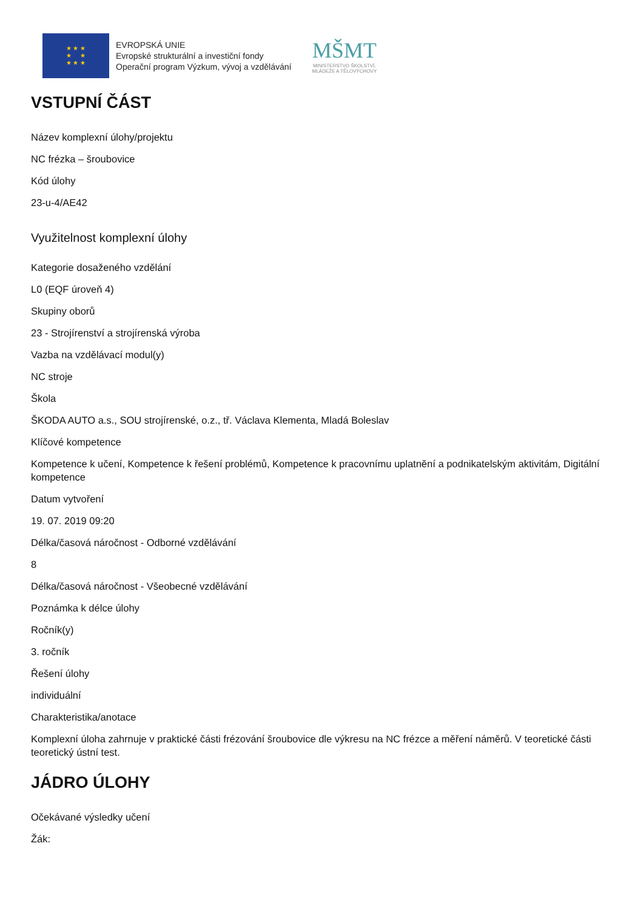★ ★ ★
★ ★
★ ★ ★
EVROPSKÁ UNIE
Evropské strukturální a investiční fondy
Operační program Výzkum, vývoj a vzdělávání
MŠMT
MINISTERSTVO ŠKOLSTVÍ,
MLÁDEŽE A TĚLOVÝCHOVY
VSTUPNÍ ČÁST
Název komplexní úlohy/projektu
NC frézka – šroubovice
Kód úlohy
23-u-4/AE42
Využitelnost komplexní úlohy
Kategorie dosaženého vzdělání
L0 (EQF úroveň 4)
Skupiny oborů
23 - Strojírenství a strojírenská výroba
Vazba na vzdělávací modul(y)
NC stroje
Škola
ŠKODA AUTO a.s., SOU strojírenské, o.z., tř. Václava Klementa, Mladá Boleslav
Klíčové kompetence
Kompetence k učení, Kompetence k řešení problémů, Kompetence k pracovnímu uplatnění a podnikatelským aktivitám, Digitální kompetence
Datum vytvoření
19. 07. 2019 09:20
Délka/časová náročnost - Odborné vzdělávání
8
Délka/časová náročnost - Všeobecné vzdělávání
Poznámka k délce úlohy
Ročník(y)
3. ročník
Řešení úlohy
individuální
Charakteristika/anotace
Komplexní úloha zahrnuje v praktické části frézování šroubovice dle výkresu na NC frézce a měření náměrů. V teoretické části teoretický ústní test.
JÁDRO ÚLOHY
Očekávané výsledky učení
Žák: